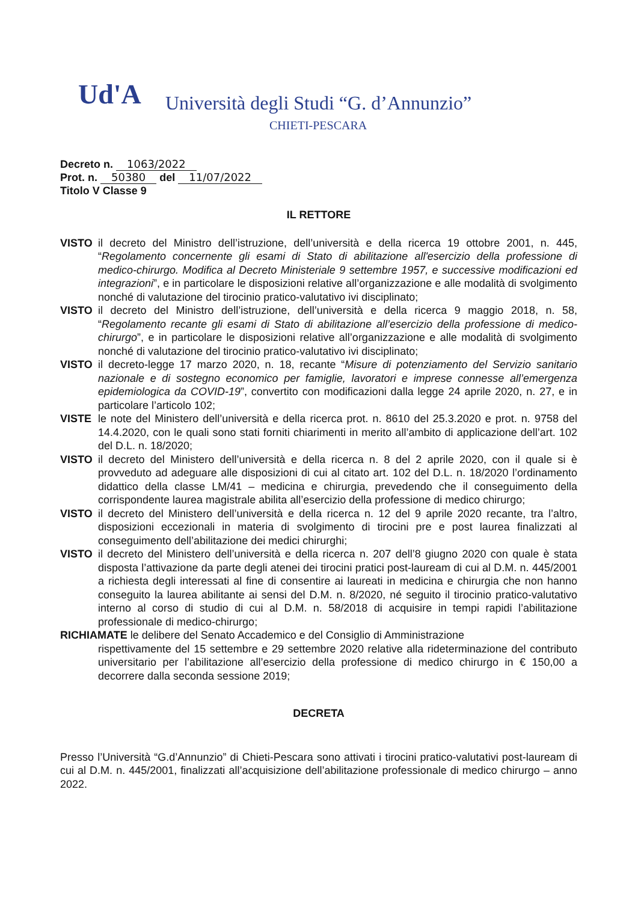Ud'A
Università degli Studi “G. d’Annunzio”
CHIETI-PESCARA
Decreto n. 1063/2022
Prot. n. 50380 del 11/07/2022
Titolo V Classe 9
IL RETTORE
VISTO il decreto del Ministro dell’istruzione, dell’università e della ricerca 19 ottobre 2001, n. 445, “Regolamento concernente gli esami di Stato di abilitazione all'esercizio della professione di medico-chirurgo. Modifica al Decreto Ministeriale 9 settembre 1957, e successive modificazioni ed integrazioni”, e in particolare le disposizioni relative all’organizzazione e alle modalità di svolgimento nonché di valutazione del tirocinio pratico-valutativo ivi disciplinato;
VISTO il decreto del Ministro dell’istruzione, dell’università e della ricerca 9 maggio 2018, n. 58, “Regolamento recante gli esami di Stato di abilitazione all’esercizio della professione di medico-chirurgo”, e in particolare le disposizioni relative all’organizzazione e alle modalità di svolgimento nonché di valutazione del tirocinio pratico-valutativo ivi disciplinato;
VISTO il decreto-legge 17 marzo 2020, n. 18, recante “Misure di potenziamento del Servizio sanitario nazionale e di sostegno economico per famiglie, lavoratori e imprese connesse all’emergenza epidemiologica da COVID-19”, convertito con modificazioni dalla legge 24 aprile 2020, n. 27, e in particolare l’articolo 102;
VISTE le note del Ministero dell’università e della ricerca prot. n. 8610 del 25.3.2020 e prot. n. 9758 del 14.4.2020, con le quali sono stati forniti chiarimenti in merito all’ambito di applicazione dell’art. 102 del D.L. n. 18/2020;
VISTO il decreto del Ministero dell’università e della ricerca n. 8 del 2 aprile 2020, con il quale si è provveduto ad adeguare alle disposizioni di cui al citato art. 102 del D.L. n. 18/2020 l’ordinamento didattico della classe LM/41 – medicina e chirurgia, prevedendo che il conseguimento della corrispondente laurea magistrale abilita all’esercizio della professione di medico chirurgo;
VISTO il decreto del Ministero dell’università e della ricerca n. 12 del 9 aprile 2020 recante, tra l’altro, disposizioni eccezionali in materia di svolgimento di tirocini pre e post laurea finalizzati al conseguimento dell’abilitazione dei medici chirurghi;
VISTO il decreto del Ministero dell’università e della ricerca n. 207 dell’8 giugno 2020 con quale è stata disposta l’attivazione da parte degli atenei dei tirocini pratici post-lauream di cui al D.M. n. 445/2001 a richiesta degli interessati al fine di consentire ai laureati in medicina e chirurgia che non hanno conseguito la laurea abilitante ai sensi del D.M. n. 8/2020, né seguito il tirocinio pratico-valutativo interno al corso di studio di cui al D.M. n. 58/2018 di acquisire in tempi rapidi l’abilitazione professionale di medico-chirurgo;
RICHIAMATE le delibere del Senato Accademico e del Consiglio di Amministrazione
rispettivamente del 15 settembre e 29 settembre 2020 relative alla rideterminazione del contributo universitario per l’abilitazione all’esercizio della professione di medico chirurgo in € 150,00 a decorrere dalla seconda sessione 2019;
DECRETA
Presso l’Università “G.d’Annunzio” di Chieti-Pescara sono attivati i tirocini pratico-valutativi post-lauream di cui al D.M. n. 445/2001, finalizzati all’acquisizione dell’abilitazione professionale di medico chirurgo – anno 2022.